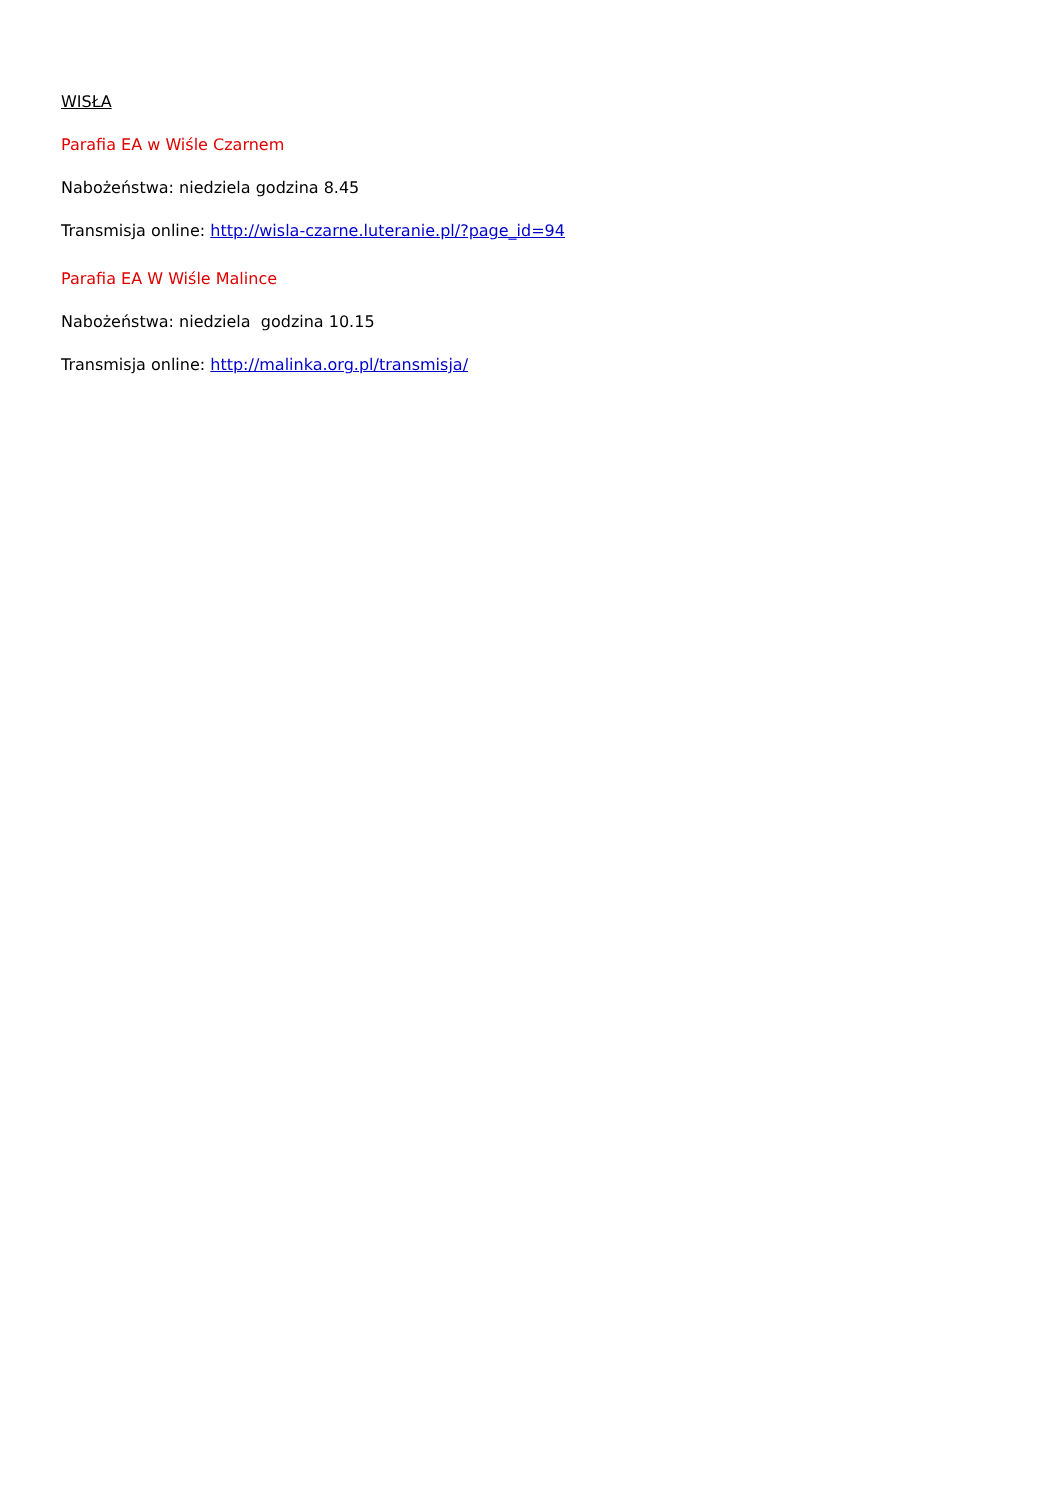WISŁA
Parafia EA w Wiśle Czarnem
Nabożeństwa: niedziela godzina 8.45
Transmisja online: http://wisla-czarne.luteranie.pl/?page_id=94
Parafia EA W Wiśle Malince
Nabożeństwa: niedziela godzina 10.15
Transmisja online: http://malinka.org.pl/transmisja/